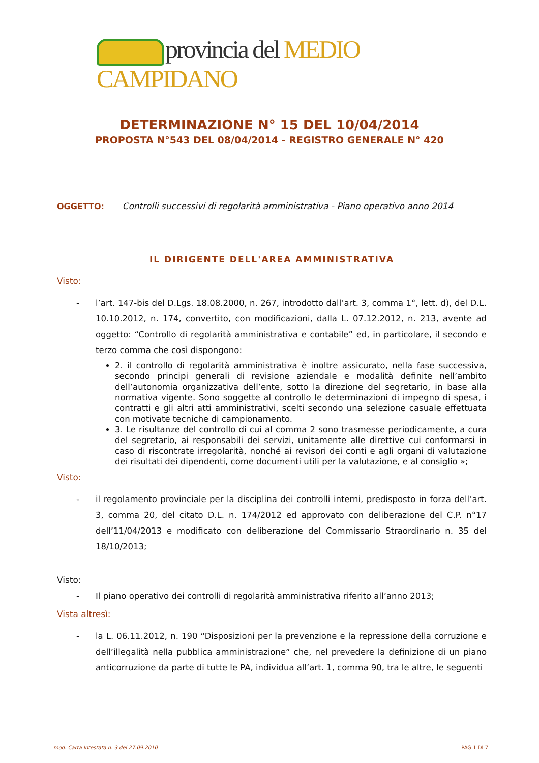provincia del MEDIO CAMPIDANO
DETERMINAZIONE N° 15 DEL 10/04/2014
PROPOSTA N°543 DEL 08/04/2014 - REGISTRO GENERALE N° 420
OGGETTO: Controlli successivi di regolarità amministrativa - Piano operativo anno 2014
IL DIRIGENTE DELL'AREA AMMINISTRATIVA
Visto:
- l’art. 147-bis del D.Lgs. 18.08.2000, n. 267, introdotto dall’art. 3, comma 1°, lett. d), del D.L. 10.10.2012, n. 174, convertito, con modificazioni, dalla L. 07.12.2012, n. 213, avente ad oggetto: “Controllo di regolarità amministrativa e contabile” ed, in particolare, il secondo e terzo comma che così dispongono:
2. il controllo di regolarità amministrativa è inoltre assicurato, nella fase successiva, secondo principi generali di revisione aziendale e modalità definite nell’ambito dell’autonomia organizzativa dell’ente, sotto la direzione del segretario, in base alla normativa vigente. Sono soggette al controllo le determinazioni di impegno di spesa, i contratti e gli altri atti amministrativi, scelti secondo una selezione casuale effettuata con motivate tecniche di campionamento.
3. Le risultanze del controllo di cui al comma 2 sono trasmesse periodicamente, a cura del segretario, ai responsabili dei servizi, unitamente alle direttive cui conformarsi in caso di riscontrate irregolarità, nonché ai revisori dei conti e agli organi di valutazione dei risultati dei dipendenti, come documenti utili per la valutazione, e al consiglio »;
Visto:
- il regolamento provinciale per la disciplina dei controlli interni, predisposto in forza dell’art. 3, comma 20, del citato D.L. n. 174/2012 ed approvato con deliberazione del C.P. n°17 dell’11/04/2013 e modificato con deliberazione del Commissario Straordinario n. 35 del 18/10/2013;
Visto:
- Il piano operativo dei controlli di regolarità amministrativa riferito all’anno 2013;
Vista altresì:
- la L. 06.11.2012, n. 190 “Disposizioni per la prevenzione e la repressione della corruzione e dell’illegalità nella pubblica amministrazione” che, nel prevedere la definizione di un piano anticorruzione da parte di tutte le PA, individua all’art. 1, comma 90, tra le altre, le seguenti
mod. Carta Intestata n. 3 del 27.09.2010 PAG.1 DI 7